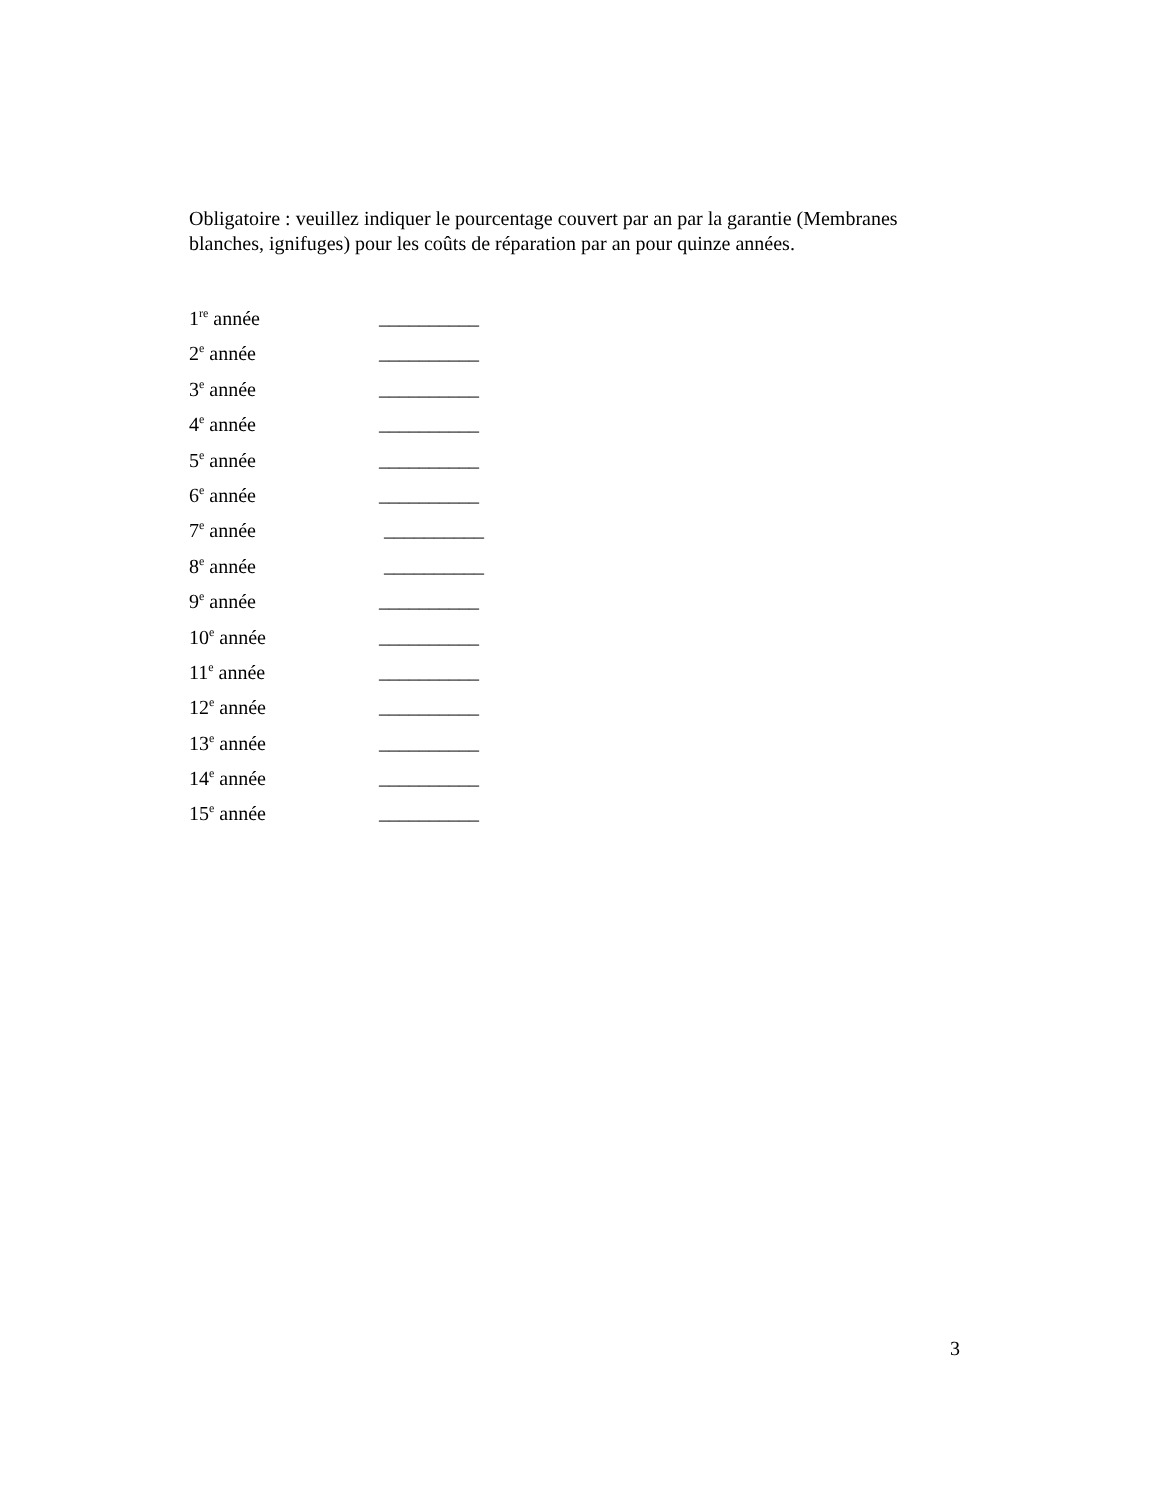Obligatoire : veuillez indiquer le pourcentage couvert par an par la garantie (Membranes blanches, ignifuges) pour les coûts de réparation par an pour quinze années.
1<sup>re</sup> année __________
2<sup>e</sup> année __________
3<sup>e</sup> année __________
4<sup>e</sup> année __________
5<sup>e</sup> année __________
6<sup>e</sup> année __________
7<sup>e</sup> année __________
8<sup>e</sup> année __________
9<sup>e</sup> année __________
10<sup>e</sup> année __________
11<sup>e</sup> année __________
12<sup>e</sup> année __________
13<sup>e</sup> année __________
14<sup>e</sup> année __________
15<sup>e</sup> année __________
3